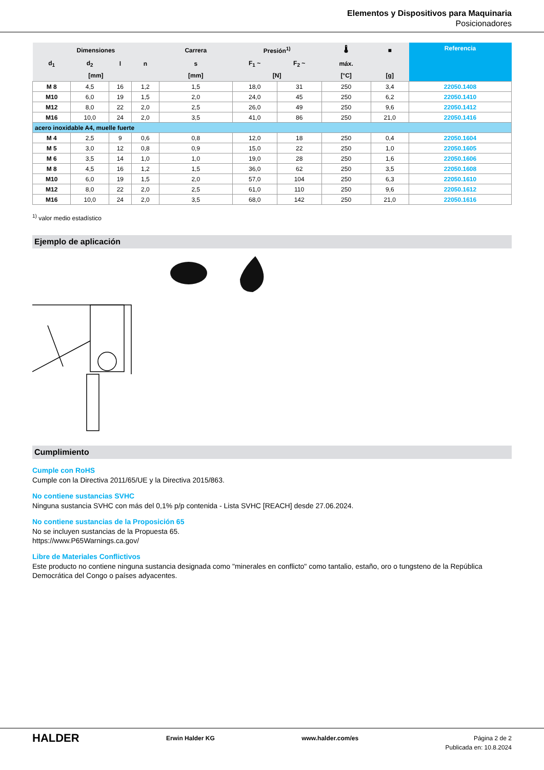Elementos y Dispositivos para Maquinaria
Posicionadores
| Dimensiones | | | | Carrera | Presión<sup>1)</sup> | | 🌡 | ■ | Referencia |
| --- | --- | --- | --- | --- | --- | --- | --- | --- | --- |
| d<sub>1</sub> | d<sub>2</sub> | l | n | s | F<sub>1</sub> ~ | F<sub>2</sub> ~ | máx. | | |
| [mm] | | | | [mm] | [N] | | [°C] | [g] | |
| M 8 | 4,5 | 16 | 1,2 | 1,5 | 18,0 | 31 | 250 | 3,4 | 22050.1408 |
| M10 | 6,0 | 19 | 1,5 | 2,0 | 24,0 | 45 | 250 | 6,2 | 22050.1410 |
| M12 | 8,0 | 22 | 2,0 | 2,5 | 26,0 | 49 | 250 | 9,6 | 22050.1412 |
| M16 | 10,0 | 24 | 2,0 | 3,5 | 41,0 | 86 | 250 | 21,0 | 22050.1416 |
| acero inoxidable A4, muelle fuerte | | | | | | | | | |
| M 4 | 2,5 | 9 | 0,6 | 0,8 | 12,0 | 18 | 250 | 0,4 | 22050.1604 |
| M 5 | 3,0 | 12 | 0,8 | 0,9 | 15,0 | 22 | 250 | 1,0 | 22050.1605 |
| M 6 | 3,5 | 14 | 1,0 | 1,0 | 19,0 | 28 | 250 | 1,6 | 22050.1606 |
| M 8 | 4,5 | 16 | 1,2 | 1,5 | 36,0 | 62 | 250 | 3,5 | 22050.1608 |
| M10 | 6,0 | 19 | 1,5 | 2,0 | 57,0 | 104 | 250 | 6,3 | 22050.1610 |
| M12 | 8,0 | 22 | 2,0 | 2,5 | 61,0 | 110 | 250 | 9,6 | 22050.1612 |
| M16 | 10,0 | 24 | 2,0 | 3,5 | 68,0 | 142 | 250 | 21,0 | 22050.1616 |
<sup>1)</sup> valor medio estadístico
Ejemplo de aplicación
Cumplimiento
Cumple con RoHS
Cumple con la Directiva 2011/65/UE y la Directiva 2015/863.
No contiene sustancias SVHC
Ninguna sustancia SVHC con más del 0,1% p/p contenida - Lista SVHC [REACH] desde 27.06.2024.
No contiene sustancias de la Proposición 65
No se incluyen sustancias de la Propuesta 65.
https://www.P65Warnings.ca.gov/
Libre de Materiales Conflictivos
Este producto no contiene ninguna sustancia designada como "minerales en conflicto" como tantalio, estaño, oro o tungsteno de la República Democrática del Congo o países adyacentes.
HALDER Erwin Halder KG www.halder.com/es Página 2 de 2
Publicada en: 10.8.2024